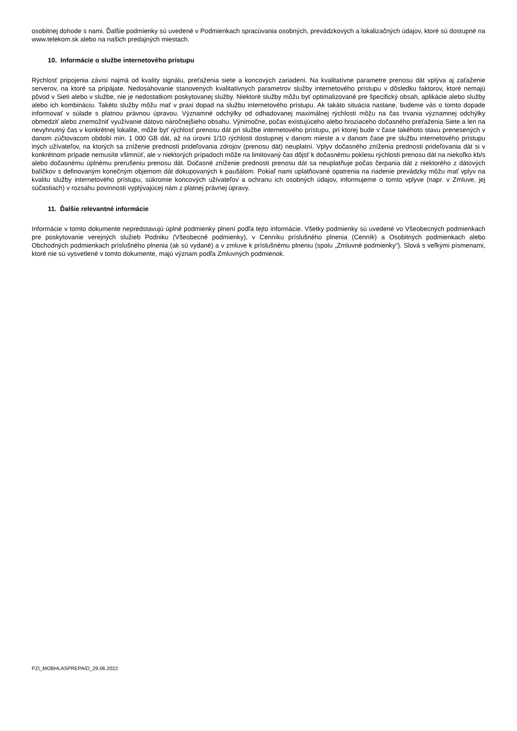osobitnej dohode s nami. Ďalšie podmienky sú uvedené v Podmienkach spracúvania osobných, prevádzkových a lokalizačných údajov, ktoré sú dostupné na www.telekom.sk alebo na našich predajných miestach.
10. Informácie o službe internetového prístupu
Rýchlosť pripojenia závisí najmä od kvality signálu, preťaženia siete a koncových zariadení. Na kvalitatívne parametre prenosu dát vplýva aj zaťaženie serverov, na ktoré sa pripájate. Nedosahovanie stanovených kvalitatívnych parametrov služby internetového prístupu v dôsledku faktorov, ktoré nemajú pôvod v Sieti alebo v službe, nie je nedostatkom poskytovanej služby. Niektoré služby môžu byť optimalizované pre špecifický obsah, aplikácie alebo služby alebo ich kombináciu. Takéto služby môžu mať v praxi dopad na službu internetového prístupu. Ak takáto situácia nastane, budeme vás o tomto dopade informovať v súlade s platnou právnou úpravou. Významné odchýlky od odhadovanej maximálnej rýchlosti môžu na čas trvania významnej odchýlky obmedziť alebo znemožniť využívanie dátovo náročnejšieho obsahu. Výnimočne, počas existujúceho alebo hroziaceho dočasného preťaženia Siete a len na nevyhnutný čas v konkrétnej lokalite, môže byť rýchlosť prenosu dát pri službe internetového prístupu, pri ktorej bude v čase takéhoto stavu prenesených v danom zúčtovacom období min. 1 000 GB dát, až na úrovni 1/10 rýchlosti dostupnej v danom mieste a v danom čase pre službu internetového prístupu iných užívateľov, na ktorých sa zníženie prednosti prideľovania zdrojov (prenosu dát) neuplatní. Vplyv dočasného zníženia prednosti prideľovania dát si v konkrétnom prípade nemusíte všimnúť, ale v niektorých prípadoch môže na limitovaný čas dôjsť k dočasnému poklesu rýchlosti prenosu dát na niekoľko kb/s alebo dočasnému úplnému prerušeniu prenosu dát. Dočasné zníženie prednosti prenosu dát sa neuplatňuje počas čerpania dát z niektorého z dátových balíčkov s definovaným konečným objemom dát dokupovaných k paušálom. Pokiaľ nami uplatňované opatrenia na riadenie prevádzky môžu mať vplyv na kvalitu služby internetového prístupu, súkromie koncových užívateľov a ochranu ich osobných údajov, informujeme o tomto vplyve (napr. v Zmluve, jej súčastiach) v rozsahu povinnosti vyplývajúcej nám z platnej právnej úpravy.
11. Ďalšie relevantné informácie
Informácie v tomto dokumente nepredstavujú úplné podmienky plnení podľa tejto informácie. Všetky podmienky sú uvedené vo Všeobecných podmienkach pre poskytovanie verejných služieb Podniku (Všeobecné podmienky), v Cenníku príslušného plnenia (Cenník) a Osobitných podmienkach alebo Obchodných podmienkach príslušného plnenia (ak sú vydané) a v zmluve k príslušnému plneniu (spolu „Zmluvné podmienky“). Slová s veľkými písmenami, ktoré nie sú vysvetlené v tomto dokumente, majú význam podľa Zmluvných podmienok.
PZI_MOBHLASPREPAID_29.06.2022